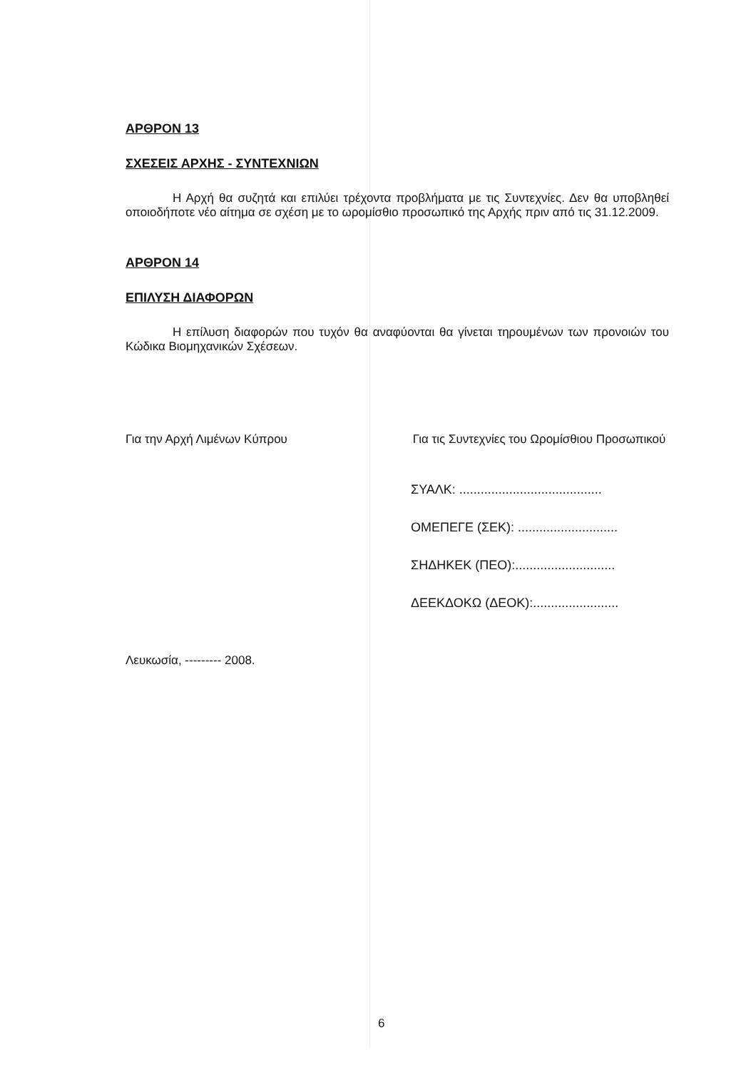ΑΡΘΡΟΝ 13
ΣΧΕΣΕΙΣ ΑΡΧΗΣ - ΣΥΝΤΕΧΝΙΩΝ
Η Αρχή θα συζητά και επιλύει τρέχοντα προβλήματα με τις Συντεχνίες. Δεν θα υποβληθεί οποιοδήποτε νέο αίτημα σε σχέση με το ωρομίσθιο προσωπικό της Αρχής πριν από τις 31.12.2009.
ΑΡΘΡΟΝ 14
ΕΠΙΛΥΣΗ ΔΙΑΦΟΡΩΝ
Η επίλυση διαφορών που τυχόν θα αναφύονται θα γίνεται τηρουμένων των προνοιών του Κώδικα Βιομηχανικών Σχέσεων.
Για την Αρχή Λιμένων Κύπρου Για τις Συντεχνίες του Ωρομίσθιου Προσωπικού
ΣΥΑΛΚ: ........................................
ΟΜΕΠΕΓΕ (ΣΕΚ): ............................
ΣΗΔΗΚΕΚ (ΠΕΟ):............................
ΔΕΕΚΔΟΚΩ (ΔΕΟΚ):........................
Λευκωσία, --------- 2008.
6